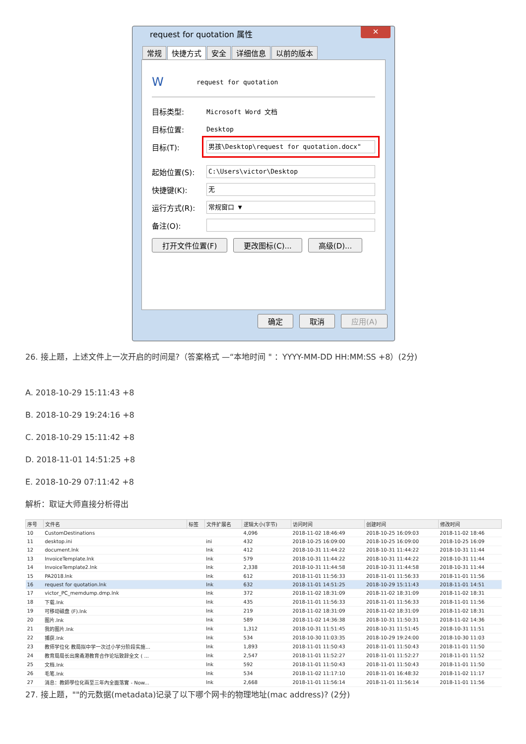request for quotation 属性
✕
常规 快捷方式 安全 详细信息 以前的版本
Wrequest for quotation
目标类型: Microsoft Word 文档
目标位置: Desktop
目标(T): 男孩\Desktop\request for quotation.docx"
起始位置(S): C:\Users\victor\Desktop
快捷键(K): 无
运行方式(R): 常规窗口 ▼
备注(O):
打开文件位置(F) 更改图标(C)... 高级(D)...
确定 取消 应用(A)
26. 接上题，上述文件上一次开启的时间是?（答案格式 —“本地时间 " ：YYYY-MM-DD HH:MM:SS +8）(2分)
A. 2018-10-29 15:11:43 +8
B. 2018-10-29 19:24:16 +8
C. 2018-10-29 15:11:42 +8
D. 2018-11-01 14:51:25 +8
E. 2018-10-29 07:11:42 +8
解析：取证大师直接分析得出
| 序号 | 文件名 | 标签 | 文件扩展名 | 逻辑大小(字节) | 访问时间 | 创建时间 | 修改时间 |
| --- | --- | --- | --- | --- | --- | --- | --- |
| 10 | CustomDestinations | | | 4,096 | 2018-11-02 18:46:49 | 2018-10-25 16:09:03 | 2018-11-02 18:46 |
| 11 | desktop.ini | | ini | 432 | 2018-10-25 16:09:00 | 2018-10-25 16:09:00 | 2018-10-25 16:09 |
| 12 | document.lnk | | lnk | 412 | 2018-10-31 11:44:22 | 2018-10-31 11:44:22 | 2018-10-31 11:44 |
| 13 | InvoiceTemplate.lnk | | lnk | 579 | 2018-10-31 11:44:22 | 2018-10-31 11:44:22 | 2018-10-31 11:44 |
| 14 | InvoiceTemplate2.lnk | | lnk | 2,338 | 2018-10-31 11:44:58 | 2018-10-31 11:44:58 | 2018-10-31 11:44 |
| 15 | PA2018.lnk | | lnk | 612 | 2018-11-01 11:56:33 | 2018-11-01 11:56:33 | 2018-11-01 11:56 |
| 16 | request for quotation.lnk | | lnk | 632 | 2018-11-01 14:51:25 | 2018-10-29 15:11:43 | 2018-11-01 14:51 |
| 17 | victor_PC_memdump.dmp.lnk | | lnk | 372 | 2018-11-02 18:31:09 | 2018-11-02 18:31:09 | 2018-11-02 18:31 |
| 18 | 下载.lnk | | lnk | 435 | 2018-11-01 11:56:33 | 2018-11-01 11:56:33 | 2018-11-01 11:56 |
| 19 | 可移动磁盘 (F).lnk | | lnk | 219 | 2018-11-02 18:31:09 | 2018-11-02 18:31:09 | 2018-11-02 18:31 |
| 20 | 图片.lnk | | lnk | 589 | 2018-11-02 14:36:38 | 2018-10-31 11:50:31 | 2018-11-02 14:36 |
| 21 | 我的图片.lnk | | lnk | 1,312 | 2018-10-31 11:51:45 | 2018-10-31 11:51:45 | 2018-10-31 11:51 |
| 22 | 捕获.lnk | | lnk | 534 | 2018-10-30 11:03:35 | 2018-10-29 19:24:00 | 2018-10-30 11:03 |
| 23 | 教师学位化 教局拟中学一次过小学分阶段实施... | | lnk | 1,893 | 2018-11-01 11:50:43 | 2018-11-01 11:50:43 | 2018-11-01 11:50 |
| 24 | 教育局局长出席甬港教育合作论坛致辞全文 ( ... | | lnk | 2,547 | 2018-11-01 11:52:27 | 2018-11-01 11:52:27 | 2018-11-01 11:52 |
| 25 | 文档.lnk | | lnk | 592 | 2018-11-01 11:50:43 | 2018-11-01 11:50:43 | 2018-11-01 11:50 |
| 26 | 毛笔.lnk | | lnk | 534 | 2018-11-02 11:17:10 | 2018-11-01 16:48:32 | 2018-11-02 11:17 |
| 27 | 消息：教師學位化兩至三年內全面落實 - Now... | | lnk | 2,668 | 2018-11-01 11:56:14 | 2018-11-01 11:56:14 | 2018-11-01 11:56 |
27. 接上题，""的元数据(metadata)记录了以下哪个网卡的物理地址(mac address)? (2分)